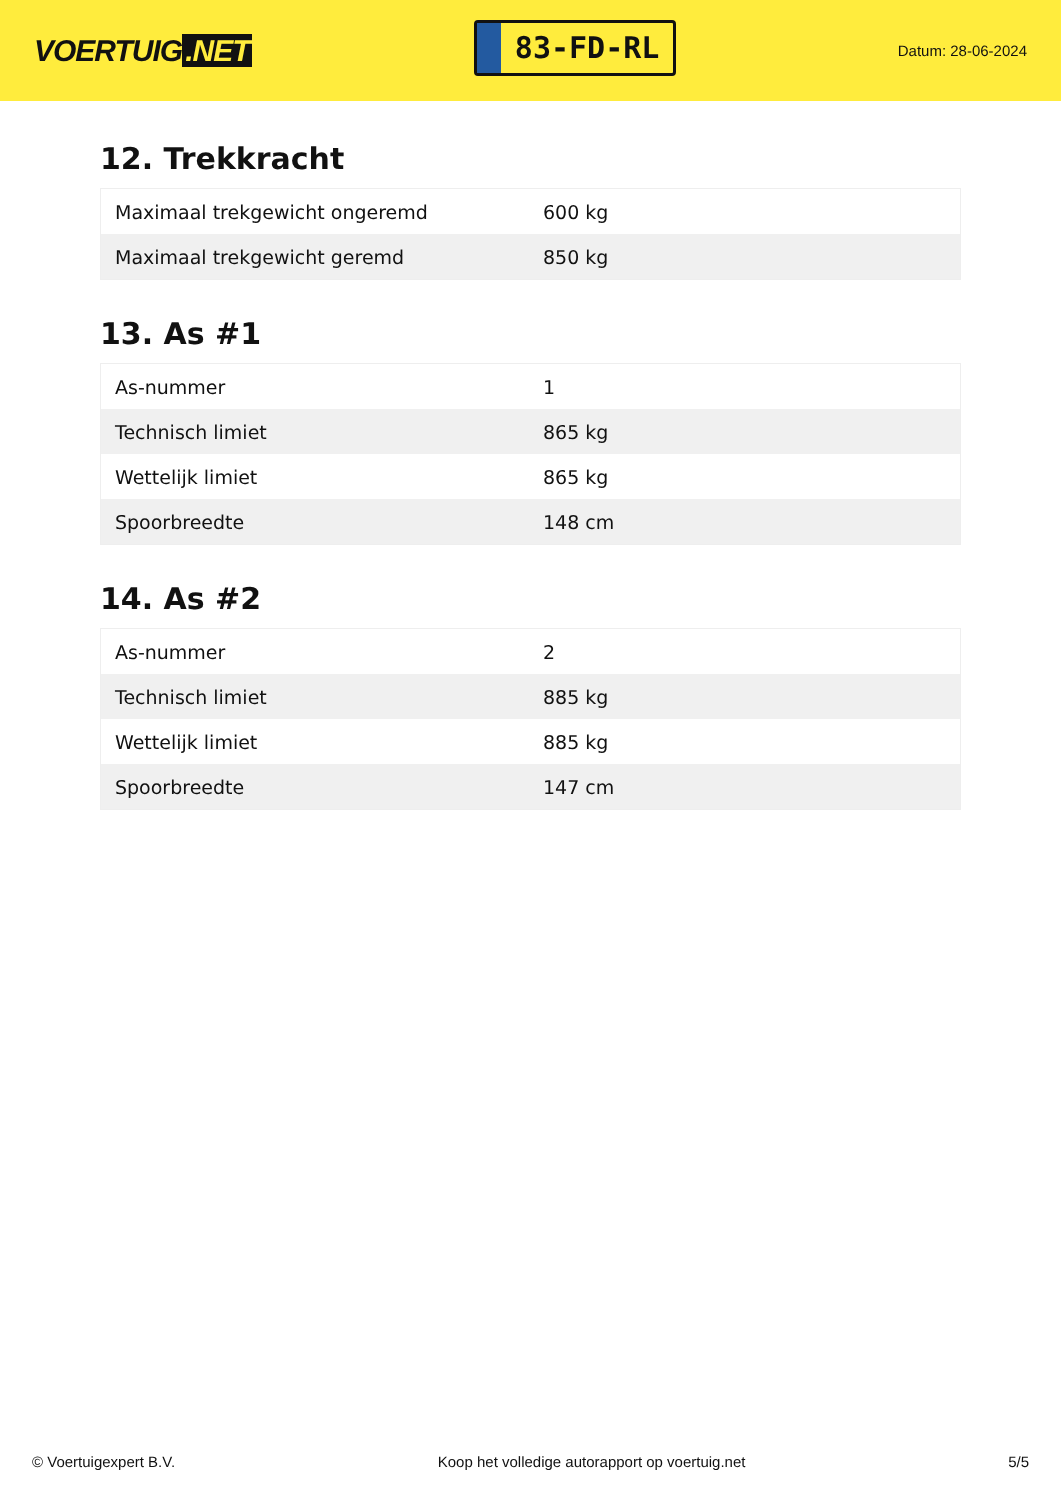VOERTUIG.NET
83-FD-RL
Datum: 28-06-2024
12. Trekkracht
| Maximaal trekgewicht ongeremd | 600 kg |
| Maximaal trekgewicht geremd | 850 kg |
13. As #1
| As-nummer | 1 |
| Technisch limiet | 865 kg |
| Wettelijk limiet | 865 kg |
| Spoorbreedte | 148 cm |
14. As #2
| As-nummer | 2 |
| Technisch limiet | 885 kg |
| Wettelijk limiet | 885 kg |
| Spoorbreedte | 147 cm |
© Voertuigexpert B.V. Koop het volledige autorapport op voertuig.net 5/5